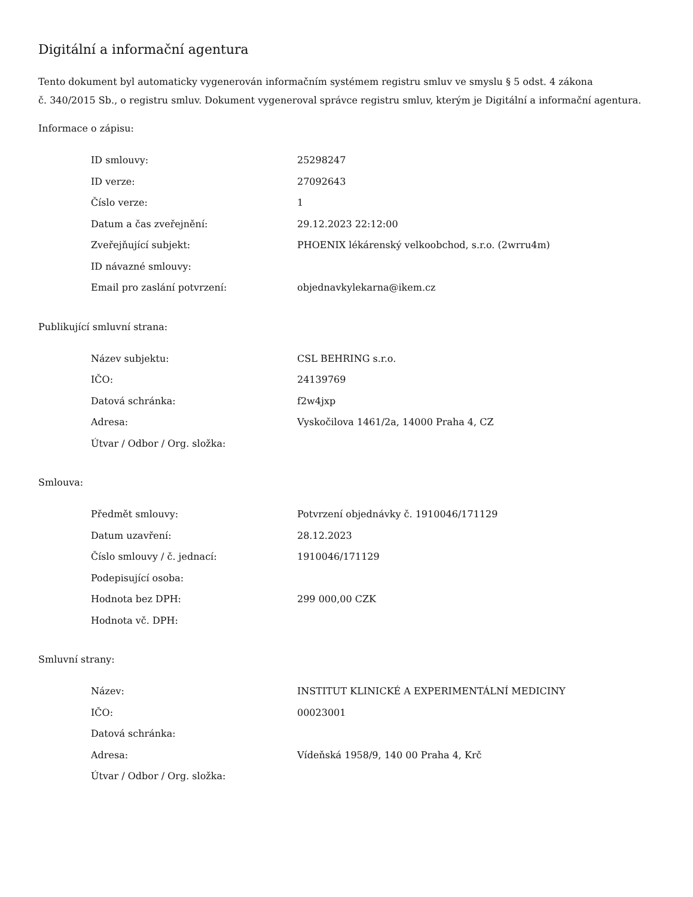Digitální a informační agentura
Tento dokument byl automaticky vygenerován informačním systémem registru smluv ve smyslu § 5 odst. 4 zákona
č. 340/2015 Sb., o registru smluv. Dokument vygeneroval správce registru smluv, kterým je Digitální a informační agentura.
Informace o zápisu:
| ID smlouvy: | 25298247 |
| ID verze: | 27092643 |
| Číslo verze: | 1 |
| Datum a čas zveřejnění: | 29.12.2023 22:12:00 |
| Zveřejňující subjekt: | PHOENIX lékárenský velkoobchod, s.r.o. (2wrru4m) |
| ID návazné smlouvy: | |
| Email pro zaslání potvrzení: | objednavkylekarna@ikem.cz |
Publikující smluvní strana:
| Název subjektu: | CSL BEHRING s.r.o. |
| IČO: | 24139769 |
| Datová schránka: | f2w4jxp |
| Adresa: | Vyskočilova 1461/2a, 14000 Praha 4, CZ |
| Útvar / Odbor / Org. složka: | |
Smlouva:
| Předmět smlouvy: | Potvrzení objednávky č. 1910046/171129 |
| Datum uzavření: | 28.12.2023 |
| Číslo smlouvy / č. jednací: | 1910046/171129 |
| Podepisující osoba: | |
| Hodnota bez DPH: | 299 000,00 CZK |
| Hodnota vč. DPH: | |
Smluvní strany:
| Název: | INSTITUT KLINICKÉ A EXPERIMENTÁLNÍ MEDICINY |
| IČO: | 00023001 |
| Datová schránka: | |
| Adresa: | Vídeňská 1958/9, 140 00 Praha 4, Krč |
| Útvar / Odbor / Org. složka: | |